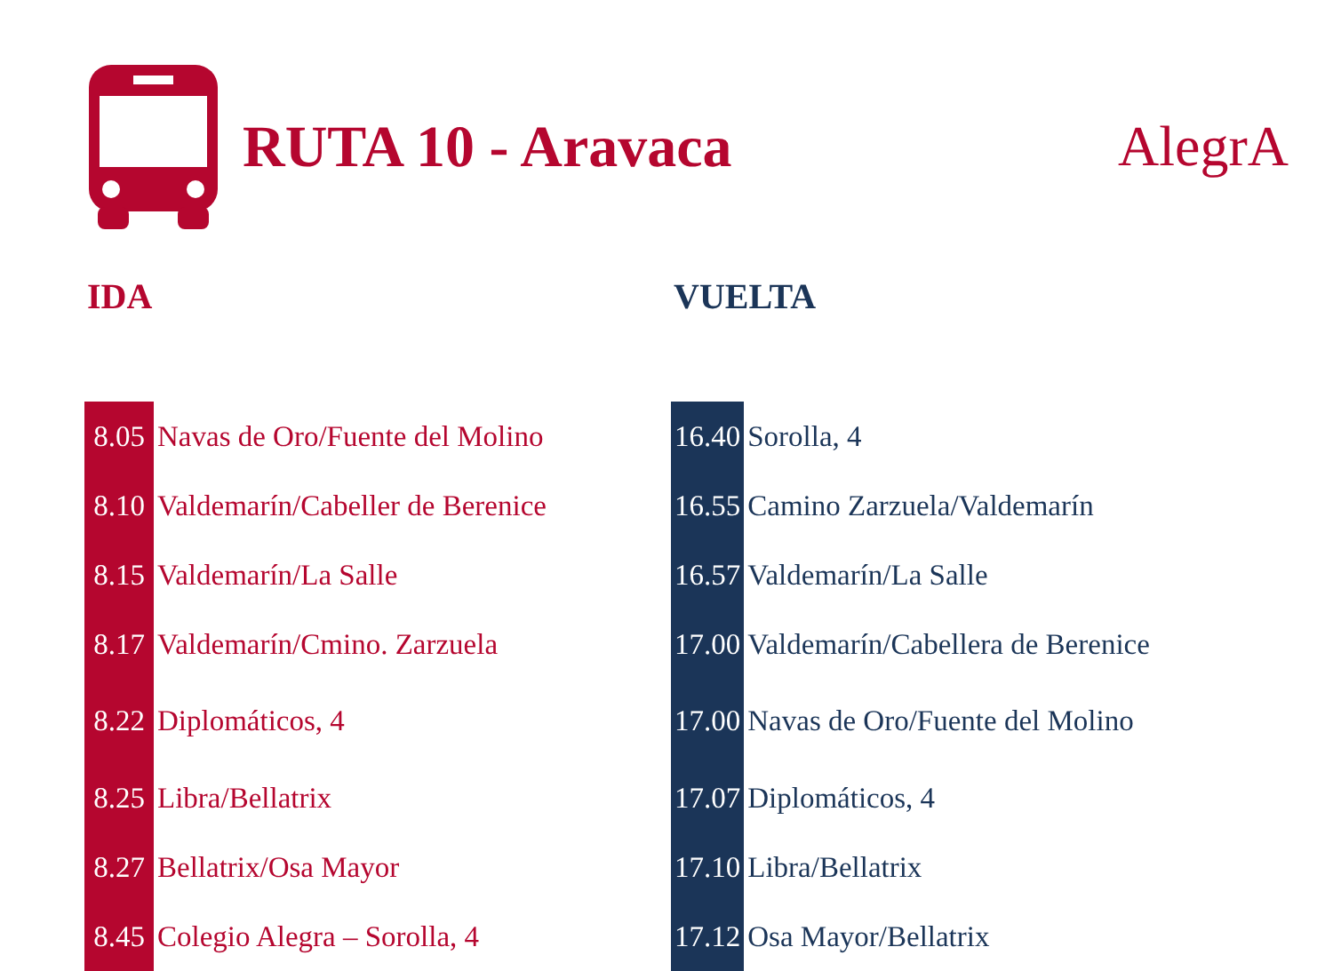RUTA 10 - Aravaca AlegrA
IDA
| 8.05 | Navas de Oro/Fuente del Molino |
| 8.10 | Valdemarín/Cabeller de Berenice |
| 8.15 | Valdemarín/La Salle |
| 8.17 | Valdemarín/Cmino. Zarzuela |
| 8.22 | Diplomáticos, 4 |
| 8.25 | Libra/Bellatrix |
| 8.27 | Bellatrix/Osa Mayor |
| 8.45 | Colegio Alegra – Sorolla, 4 |
VUELTA
| 16.40 | Sorolla, 4 |
| 16.55 | Camino Zarzuela/Valdemarín |
| 16.57 | Valdemarín/La Salle |
| 17.00 | Valdemarín/Cabellera de Berenice |
| 17.00 | Navas de Oro/Fuente del Molino |
| 17.07 | Diplomáticos, 4 |
| 17.10 | Libra/Bellatrix |
| 17.12 | Osa Mayor/Bellatrix |